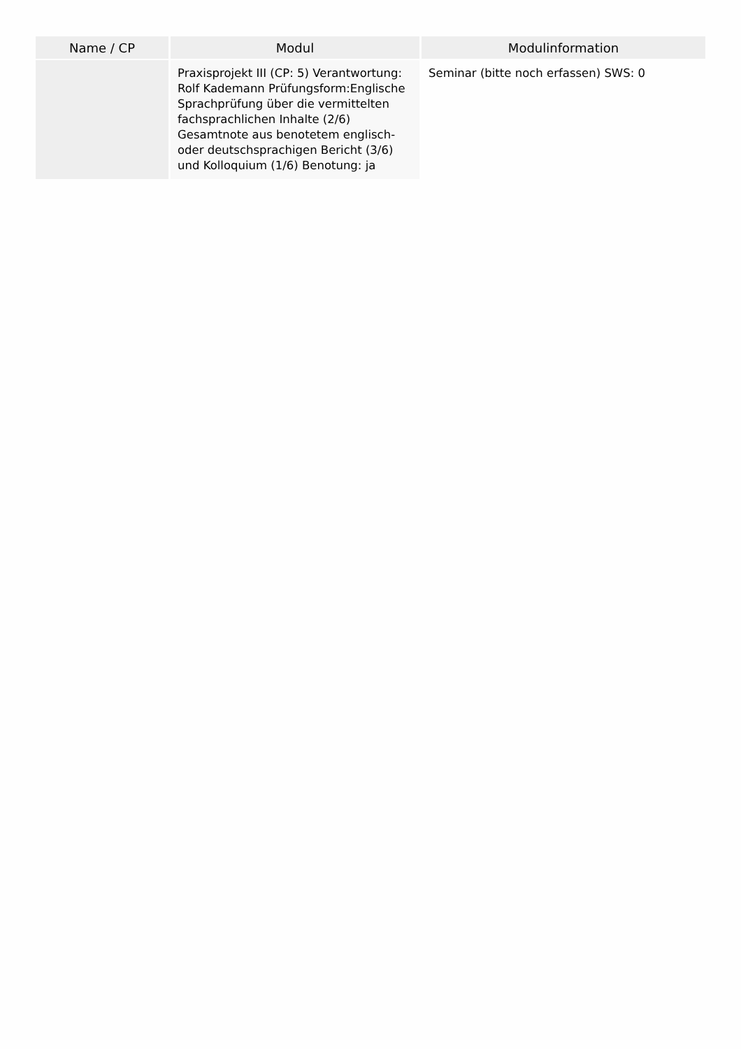| Name / CP | Modul | Modulinformation |
| --- | --- | --- |
| | Praxisprojekt III (CP: 5) Verantwortung: Rolf Kademann Prüfungsform:Englische Sprachprüfung über die vermittelten fachsprachlichen Inhalte (2/6) Gesamtnote aus benotetem englisch- oder deutschsprachigen Bericht (3/6) und Kolloquium (1/6) Benotung: ja | Seminar (bitte noch erfassen) SWS: 0 |